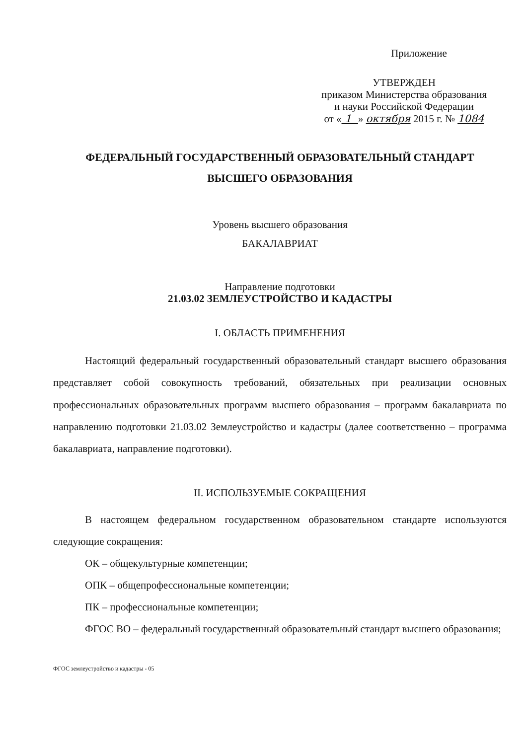Приложение
УТВЕРЖДЕН
приказом Министерства образования
и науки Российской Федерации
от « 1 » октября 2015 г. № 1084
ФЕДЕРАЛЬНЫЙ ГОСУДАРСТВЕННЫЙ ОБРАЗОВАТЕЛЬНЫЙ СТАНДАРТ
ВЫСШЕГО ОБРАЗОВАНИЯ
Уровень высшего образования
БАКАЛАВРИАТ
Направление подготовки
21.03.02 ЗЕМЛЕУСТРОЙСТВО И КАДАСТРЫ
I. ОБЛАСТЬ ПРИМЕНЕНИЯ
Настоящий федеральный государственный образовательный стандарт высшего образования представляет собой совокупность требований, обязательных при реализации основных профессиональных образовательных программ высшего образования – программ бакалавриата по направлению подготовки 21.03.02 Землеустройство и кадастры (далее соответственно – программа бакалавриата, направление подготовки).
II. ИСПОЛЬЗУЕМЫЕ СОКРАЩЕНИЯ
В настоящем федеральном государственном образовательном стандарте используются следующие сокращения:
ОК – общекультурные компетенции;
ОПК – общепрофессиональные компетенции;
ПК – профессиональные компетенции;
ФГОС ВО – федеральный государственный образовательный стандарт высшего образования;
ФГОС землеустройство и кадастры - 05